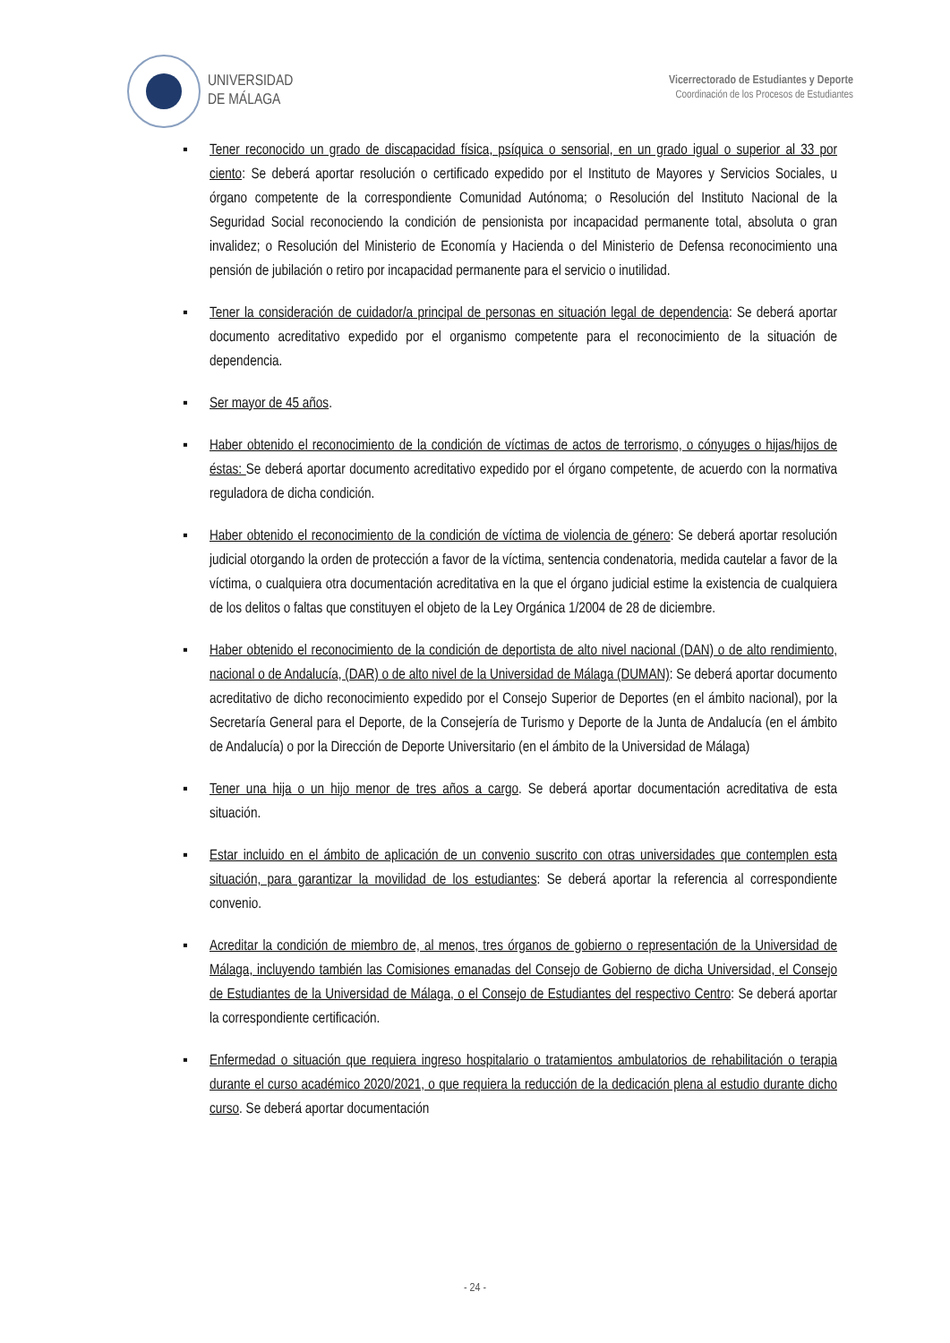UNIVERSIDAD
DE MÁLAGA
Vicerrectorado de Estudiantes y Deporte
Coordinación de los Procesos de Estudiantes
▪ Tener reconocido un grado de discapacidad física, psíquica o sensorial, en un grado igual o superior al 33 por ciento: Se deberá aportar resolución o certificado expedido por el Instituto de Mayores y Servicios Sociales, u órgano competente de la correspondiente Comunidad Autónoma; o Resolución del Instituto Nacional de la Seguridad Social reconociendo la condición de pensionista por incapacidad permanente total, absoluta o gran invalidez; o Resolución del Ministerio de Economía y Hacienda o del Ministerio de Defensa reconocimiento una pensión de jubilación o retiro por incapacidad permanente para el servicio o inutilidad.
▪ Tener la consideración de cuidador/a principal de personas en situación legal de dependencia: Se deberá aportar documento acreditativo expedido por el organismo competente para el reconocimiento de la situación de dependencia.
▪ Ser mayor de 45 años.
▪ Haber obtenido el reconocimiento de la condición de víctimas de actos de terrorismo, o cónyuges o hijas/hijos de éstas: Se deberá aportar documento acreditativo expedido por el órgano competente, de acuerdo con la normativa reguladora de dicha condición.
▪ Haber obtenido el reconocimiento de la condición de víctima de violencia de género: Se deberá aportar resolución judicial otorgando la orden de protección a favor de la víctima, sentencia condenatoria, medida cautelar a favor de la víctima, o cualquiera otra documentación acreditativa en la que el órgano judicial estime la existencia de cualquiera de los delitos o faltas que constituyen el objeto de la Ley Orgánica 1/2004 de 28 de diciembre.
▪ Haber obtenido el reconocimiento de la condición de deportista de alto nivel nacional (DAN) o de alto rendimiento, nacional o de Andalucía, (DAR) o de alto nivel de la Universidad de Málaga (DUMAN): Se deberá aportar documento acreditativo de dicho reconocimiento expedido por el Consejo Superior de Deportes (en el ámbito nacional), por la Secretaría General para el Deporte, de la Consejería de Turismo y Deporte de la Junta de Andalucía (en el ámbito de Andalucía) o por la Dirección de Deporte Universitario (en el ámbito de la Universidad de Málaga)
▪ Tener una hija o un hijo menor de tres años a cargo. Se deberá aportar documentación acreditativa de esta situación.
▪ Estar incluido en el ámbito de aplicación de un convenio suscrito con otras universidades que contemplen esta situación, para garantizar la movilidad de los estudiantes: Se deberá aportar la referencia al correspondiente convenio.
▪ Acreditar la condición de miembro de, al menos, tres órganos de gobierno o representación de la Universidad de Málaga, incluyendo también las Comisiones emanadas del Consejo de Gobierno de dicha Universidad, el Consejo de Estudiantes de la Universidad de Málaga, o el Consejo de Estudiantes del respectivo Centro: Se deberá aportar la correspondiente certificación.
▪ Enfermedad o situación que requiera ingreso hospitalario o tratamientos ambulatorios de rehabilitación o terapia durante el curso académico 2020/2021, o que requiera la reducción de la dedicación plena al estudio durante dicho curso. Se deberá aportar documentación
- 24 -